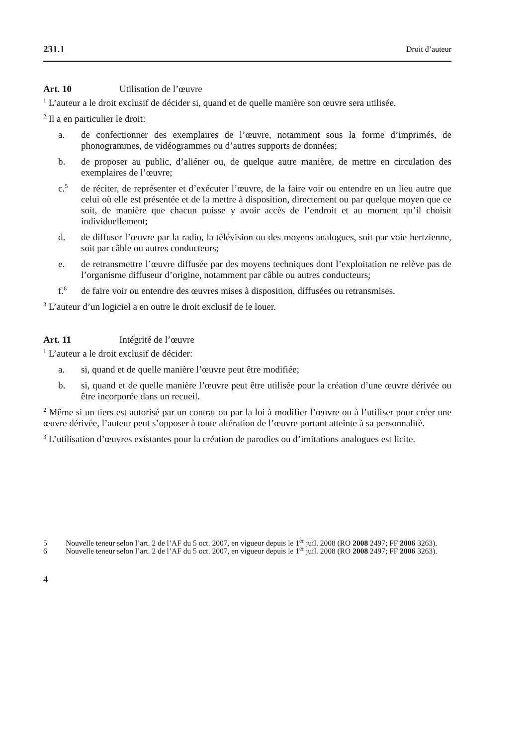231.1 Droit d’auteur
Art. 10 Utilisation de l’œuvre
<sup>1</sup> L’auteur a le droit exclusif de décider si, quand et de quelle manière son œuvre sera utilisée.
<sup>2</sup> Il a en particulier le droit:
a. de confectionner des exemplaires de l’œuvre, notamment sous la forme d’imprimés, de phonogrammes, de vidéogrammes ou d’autres supports de données;
b. de proposer au public, d’aliéner ou, de quelque autre manière, de mettre en circulation des exemplaires de l’œuvre;
c.<sup>5</sup> de réciter, de représenter et d’exécuter l’œuvre, de la faire voir ou entendre en un lieu autre que celui où elle est présentée et de la mettre à disposition, directement ou par quelque moyen que ce soit, de manière que chacun puisse y avoir accès de l’endroit et au moment qu’il choisit individuellement;
d. de diffuser l’œuvre par la radio, la télévision ou des moyens analogues, soit par voie hertzienne, soit par câble ou autres conducteurs;
e. de retransmettre l’œuvre diffusée par des moyens techniques dont l’exploita­tion ne relève pas de l’organisme diffuseur d’origine, notamment par câble ou autres conducteurs;
f.<sup>6</sup> de faire voir ou entendre des œuvres mises à disposition, diffusées ou retransmises.
<sup>3</sup> L’auteur d’un logiciel a en outre le droit exclusif de le louer.
Art. 11 Intégrité de l’œuvre
<sup>1</sup> L’auteur a le droit exclusif de décider:
a. si, quand et de quelle manière l’œuvre peut être modifiée;
b. si, quand et de quelle manière l’œuvre peut être utilisée pour la création d’une œuvre dérivée ou être incorporée dans un recueil.
<sup>2</sup> Même si un tiers est autorisé par un contrat ou par la loi à modifier l’œuvre ou à l’utiliser pour créer une œuvre dérivée, l’auteur peut s’opposer à toute altération de l’œuvre portant atteinte à sa personnalité.
<sup>3</sup> L’utilisation d’œuvres existantes pour la création de parodies ou d’imitations ana­logues est licite.
5 Nouvelle teneur selon l’art. 2 de l’AF du 5 oct. 2007, en vigueur depuis le 1<sup>er</sup> juil. 2008 (RO 2008 2497; FF 2006 3263).
6 Nouvelle teneur selon l’art. 2 de l’AF du 5 oct. 2007, en vigueur depuis le 1<sup>er</sup> juil. 2008 (RO 2008 2497; FF 2006 3263).
4